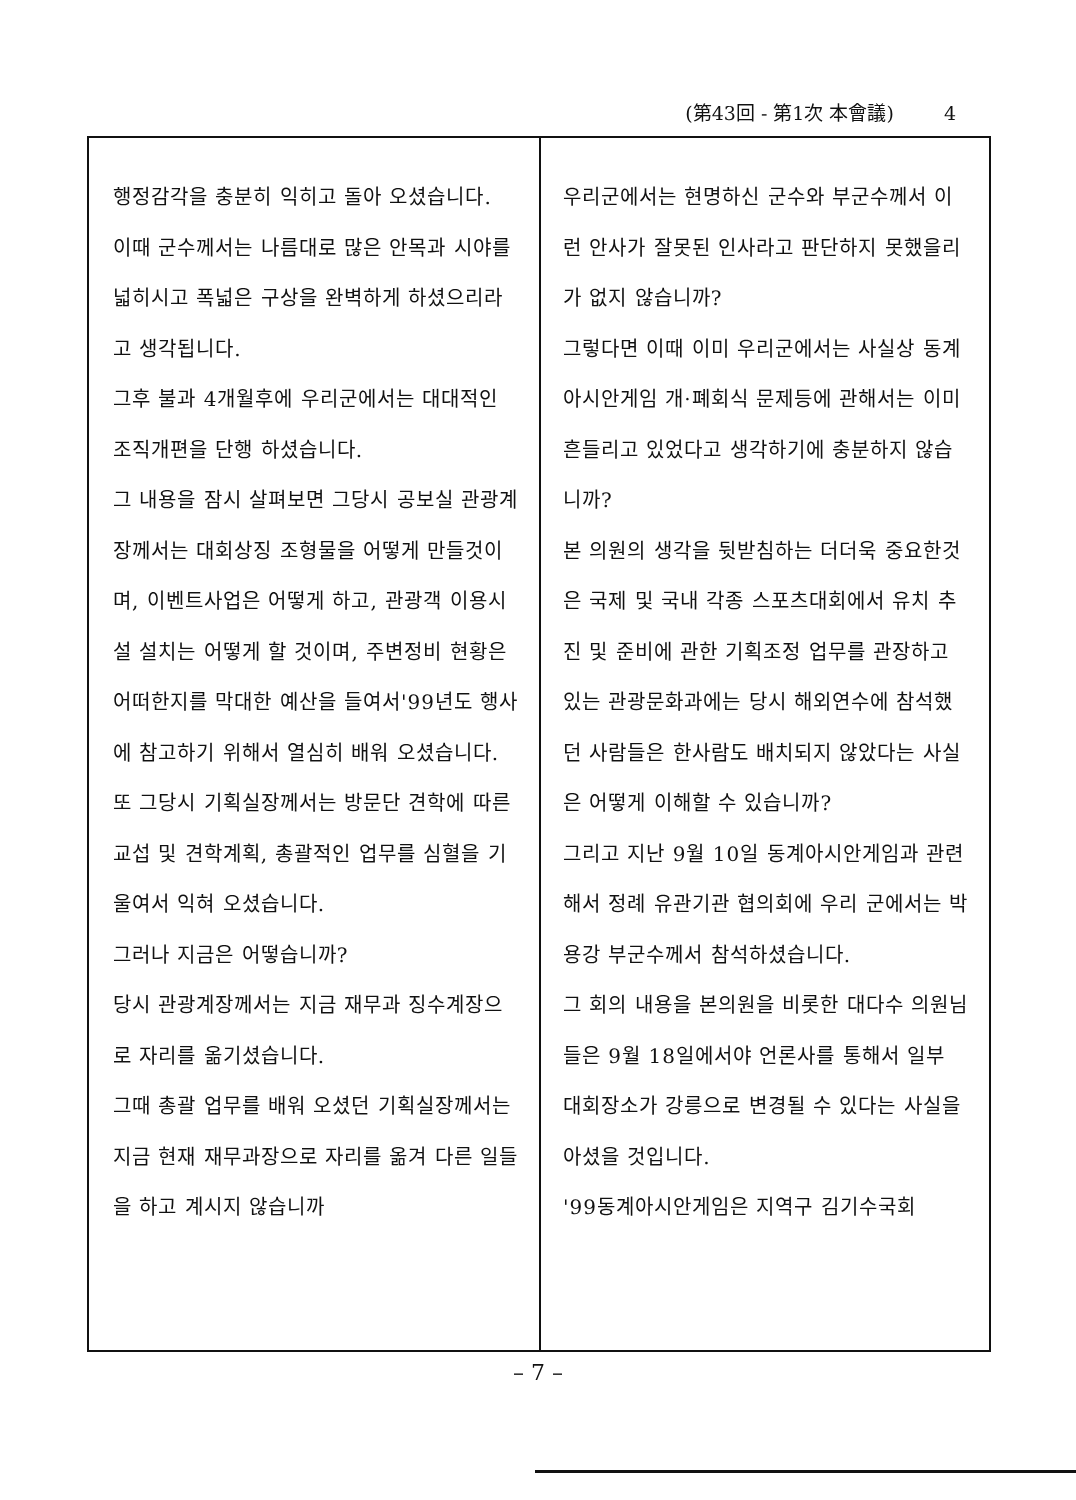(第43回 - 第1次 本會議) 4
행정감각을 충분히 익히고 돌아 오셨습니다.
이때 군수께서는 나름대로 많은 안목과 시야를 넓히시고 폭넓은 구상을 완벽하게 하셨으리라고 생각됩니다.
그후 불과 4개월후에 우리군에서는 대대적인 조직개편을 단행 하셨습니다.
그 내용을 잠시 살펴보면 그당시 공보실 관광계장께서는 대회상징 조형물을 어떻게 만들것이며, 이벤트사업은 어떻게 하고, 관광객 이용시설 설치는 어떻게 할 것이며, 주변정비 현황은 어떠한지를 막대한 예산을 들여서'99년도 행사에 참고하기 위해서 열심히 배워 오셨습니다.
또 그당시 기획실장께서는 방문단 견학에 따른 교섭 및 견학계획, 총괄적인 업무를 심혈을 기울여서 익혀 오셨습니다.
그러나 지금은 어떻습니까?
당시 관광계장께서는 지금 재무과 징수계장으로 자리를 옮기셨습니다.
그때 총괄 업무를 배워 오셨던 기획실장께서는 지금 현재 재무과장으로 자리를 옮겨 다른 일들을 하고 계시지 않습니까
우리군에서는 현명하신 군수와 부군수께서 이런 안사가 잘못된 인사라고 판단하지 못했을리가 없지 않습니까?
그렇다면 이때 이미 우리군에서는 사실상 동계아시안게임 개·폐회식 문제등에 관해서는 이미 흔들리고 있었다고 생각하기에 충분하지 않습니까?
본 의원의 생각을 뒷받침하는 더더욱 중요한것은 국제 및 국내 각종 스포츠대회에서 유치 추진 및 준비에 관한 기획조정 업무를 관장하고 있는 관광문화과에는 당시 해외연수에 참석했던 사람들은 한사람도 배치되지 않았다는 사실은 어떻게 이해할 수 있습니까?
그리고 지난 9월 10일 동계아시안게임과 관련해서 정례 유관기관 협의회에 우리 군에서는 박용강 부군수께서 참석하셨습니다.
그 회의 내용을 본의원을 비롯한 대다수 의원님들은 9월 18일에서야 언론사를 통해서 일부 대회장소가 강릉으로 변경될 수 있다는 사실을 아셨을 것입니다.
'99동계아시안게임은 지역구 김기수국회
– 7 –